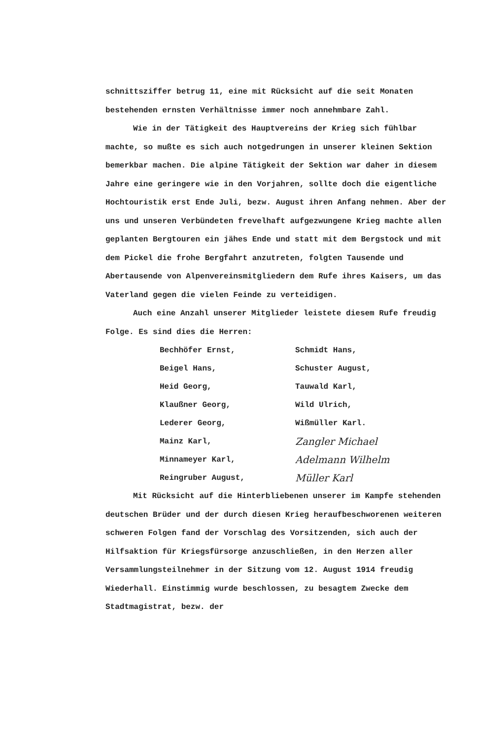schnittsziffer betrug 11, eine mit Rücksicht auf die seit Monaten bestehenden ernsten Verhältnisse immer noch annehmbare Zahl.
Wie in der Tätigkeit des Hauptvereins der Krieg sich fühlbar machte, so mußte es sich auch notgedrungen in unserer kleinen Sektion bemerkbar machen. Die alpine Tätigkeit der Sektion war daher in diesem Jahre eine geringere wie in den Vorjahren, sollte doch die eigentliche Hochtouristik erst Ende Juli, bezw. August ihren Anfang nehmen. Aber der uns und unseren Verbündeten frevelhaft aufgezwungene Krieg machte allen geplanten Bergtouren ein jähes Ende und statt mit dem Bergstock und mit dem Pickel die frohe Bergfahrt anzutreten, folgten Tausende und Abertausende von Alpenvereinsmitgliedern dem Rufe ihres Kaisers, um das Vaterland gegen die vielen Feinde zu verteidigen.
Auch eine Anzahl unserer Mitglieder leistete diesem Rufe freudig Folge. Es sind dies die Herren:
| Bechhöfer Ernst, | Schmidt Hans, |
| Beigel Hans, | Schuster August, |
| Heid Georg, | Tauwald Karl, |
| Klaußner Georg, | Wild Ulrich, |
| Lederer Georg, | Wißmüller Karl. |
| Mainz Karl, | Zangler Michael |
| Minnameyer Karl, | Adelmann Wilhelm |
| Reingruber August, | Müller Karl |
Mit Rücksicht auf die Hinterbliebenen unserer im Kampfe stehenden deutschen Brüder und der durch diesen Krieg heraufbeschworenen weiteren schweren Folgen fand der Vorschlag des Vorsitzenden, sich auch der Hilfsaktion für Kriegsfürsorge anzuschließen, in den Herzen aller Versammlungsteilnehmer in der Sitzung vom 12. August 1914 freudig Wiederhall. Einstimmig wurde beschlossen, zu besagtem Zwecke dem Stadtmagistrat, bezw. der